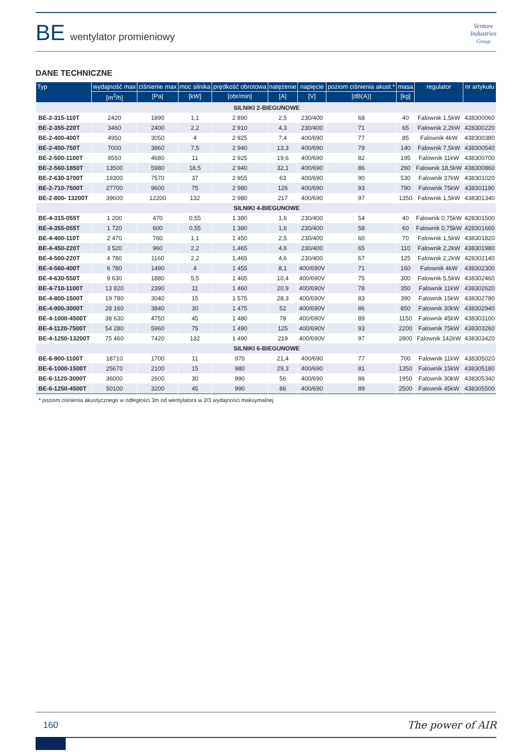BE wentylator promieniowy
Venture
Industries
Group
DANE TECHNICZNE
| Typ | wydajność max | ciśnienie max | moc silnika | prędkość obrotowa | natężenie | napięcie | poziom ciśnienia akust.* | masa | regulator | nr artykułu |
| --- | --- | --- | --- | --- | --- | --- | --- | --- | --- | --- |
| | [m<sup>3</sup>/h] | [Pa] | [kW] | [obr/min] | [A] | [V] | [dB(A)] | [kg] | | |
| SILNIKI 2-BIEGUNOWE | | | | | | | | | | |
| BE-2-315-110T | 2420 | 1890 | 1,1 | 2 890 | 2,5 | 230/400 | 68 | 40 | Falownik 1,5kW | 438300060 |
| BE-2-355-220T | 3460 | 2400 | 2,2 | 2 910 | 4,3 | 230/400 | 71 | 65 | Falownik 2,2kW | 428300220 |
| BE-2-400-400T | 4950 | 3050 | 4 | 2 925 | 7,4 | 400/690 | 77 | 85 | Falownik 4kW | 438300380 |
| BE-2-450-750T | 7000 | 3860 | 7,5 | 2 940 | 13,3 | 400/690 | 79 | 140 | Falownik 7,5kW | 438300540 |
| BE-2-500-1100T | 9550 | 4680 | 11 | 2 925 | 19,6 | 400/690 | 82 | 195 | Falownik 11kW | 438300700 |
| BE-2-560-1850T | 13500 | 5980 | 18,5 | 2 940 | 32,1 | 400/690 | 86 | 260 | Falownik 18,5kW | 438300860 |
| BE-2-630-3700T | 19300 | 7570 | 37 | 2 955 | 63 | 400/690 | 90 | 530 | Falownik 37kW | 438301020 |
| BE-2-710-7500T | 27700 | 9600 | 75 | 2 980 | 126 | 400/690 | 93 | 790 | Falownik 75kW | 438301180 |
| BE-2-800- 13200T | 39600 | 12200 | 132 | 2 980 | 217 | 400/690 | 97 | 1350 | Falownik 1,5kW | 438301340 |
| SILNIKI 4-BIEGUNOWE | | | | | | | | | | |
| BE-4-315-055T | 1 200 | 470 | 0,55 | 1 380 | 1,6 | 230/400 | 54 | 40 | Falownik 0,75kW | 428301500 |
| BE-4-355-055T | 1 720 | 600 | 0,55 | 1 380 | 1,6 | 230/400 | 58 | 60 | Falownik 0,75kW | 428301660 |
| BE-4-400-110T | 2 470 | 760 | 1,1 | 1 450 | 2,5 | 230/400 | 60 | 70 | Falownik 1,5kW | 438301820 |
| BE-4-450-220T | 3 520 | 960 | 2,2 | 1,465 | 4,6 | 230/400 | 65 | 110 | Falownik 2,2kW | 438301980 |
| BE-4-500-220T | 4 780 | 1160 | 2,2 | 1,465 | 4,6 | 230/400 | 67 | 125 | Falownik 2,2kW | 428302140 |
| BE-4-560-400T | 6 780 | 1490 | 4 | 1 455 | 8,1 | 400/690V | 71 | 160 | Falownik 4kW | 438302300 |
| BE-4-630-550T | 9 630 | 1880 | 5,5 | 1 465 | 10,4 | 400/690V | 75 | 300 | Falownik 5,5kW | 438302460 |
| BE-4-710-1100T | 13 820 | 2390 | 11 | 1 460 | 20,9 | 400/690V | 78 | 350 | Falownik 11kW | 438302620 |
| BE-4-800-1500T | 19 780 | 3040 | 15 | 1 575 | 28,3 | 400/690V | 83 | 390 | Falownik 15kW | 438302780 |
| BE-4-900-3000T | 28 160 | 3840 | 30 | 1 475 | 52 | 400/690V | 86 | 850 | Falownik 30kW | 438302940 |
| BE-4-1000-4500T | 38 630 | 4750 | 45 | 1 480 | 78 | 400/690V | 89 | 1150 | Falownik 45kW | 438303100 |
| BE-4-1120-7500T | 54 280 | 5960 | 75 | 1 490 | 125 | 400/690V | 93 | 2200 | Falownik 75kW | 438303260 |
| BE-4-1250-13200T | 75 460 | 7420 | 132 | 1 490 | 219 | 400/690V | 97 | 2800 | Falownik 142kW | 438303420 |
| SILNIKI 6-BIEGUNOWE | | | | | | | | | | |
| BE-6-900-1100T | 18710 | 1700 | 11 | 970 | 21,4 | 400/690 | 77 | 700 | Falownik 11kW | 438305020 |
| BE-6-1000-1500T | 25670 | 2100 | 15 | 980 | 29,3 | 400/690 | 81 | 1350 | Falownik 15kW | 438305180 |
| BE-6-1120-3000T | 36000 | 2600 | 30 | 990 | 56 | 400/690 | 86 | 1950 | Falownik 30kW | 438305340 |
| BE-6-1250-4500T | 50100 | 3200 | 45 | 990 | 86 | 400/690 | 89 | 2500 | Falownik 45kW | 438305500 |
* poziom ciśnienia akustycznego w odległości 3m od wentylatora w 2/3 wydajności maksymalnej
160 The power of AIR